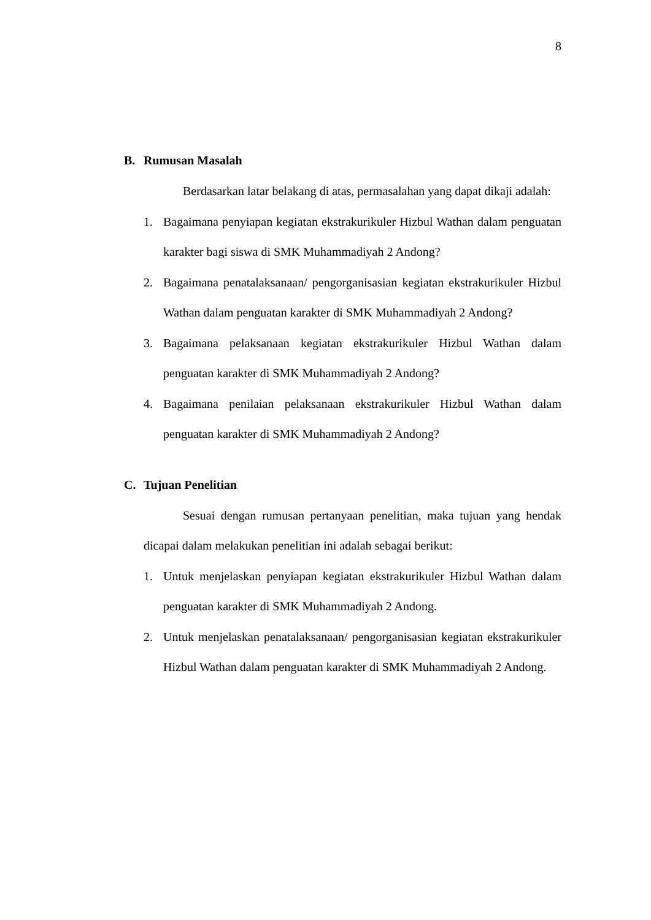8
B. Rumusan Masalah
Berdasarkan latar belakang di atas, permasalahan yang dapat dikaji adalah:
1. Bagaimana penyiapan kegiatan ekstrakurikuler Hizbul Wathan dalam penguatan karakter bagi siswa di SMK Muhammadiyah 2 Andong?
2. Bagaimana penatalaksanaan/ pengorganisasian kegiatan ekstrakurikuler Hizbul Wathan dalam penguatan karakter di SMK Muhammadiyah 2 Andong?
3. Bagaimana pelaksanaan kegiatan ekstrakurikuler Hizbul Wathan dalam penguatan karakter di SMK Muhammadiyah 2 Andong?
4. Bagaimana penilaian pelaksanaan ekstrakurikuler Hizbul Wathan dalam penguatan karakter di SMK Muhammadiyah 2 Andong?
C. Tujuan Penelitian
Sesuai dengan rumusan pertanyaan penelitian, maka tujuan yang hendak dicapai dalam melakukan penelitian ini adalah sebagai berikut:
1. Untuk menjelaskan penyiapan kegiatan ekstrakurikuler Hizbul Wathan dalam penguatan karakter di SMK Muhammadiyah 2 Andong.
2. Untuk menjelaskan penatalaksanaan/ pengorganisasian kegiatan ekstrakurikuler Hizbul Wathan dalam penguatan karakter di SMK Muhammadiyah 2 Andong.